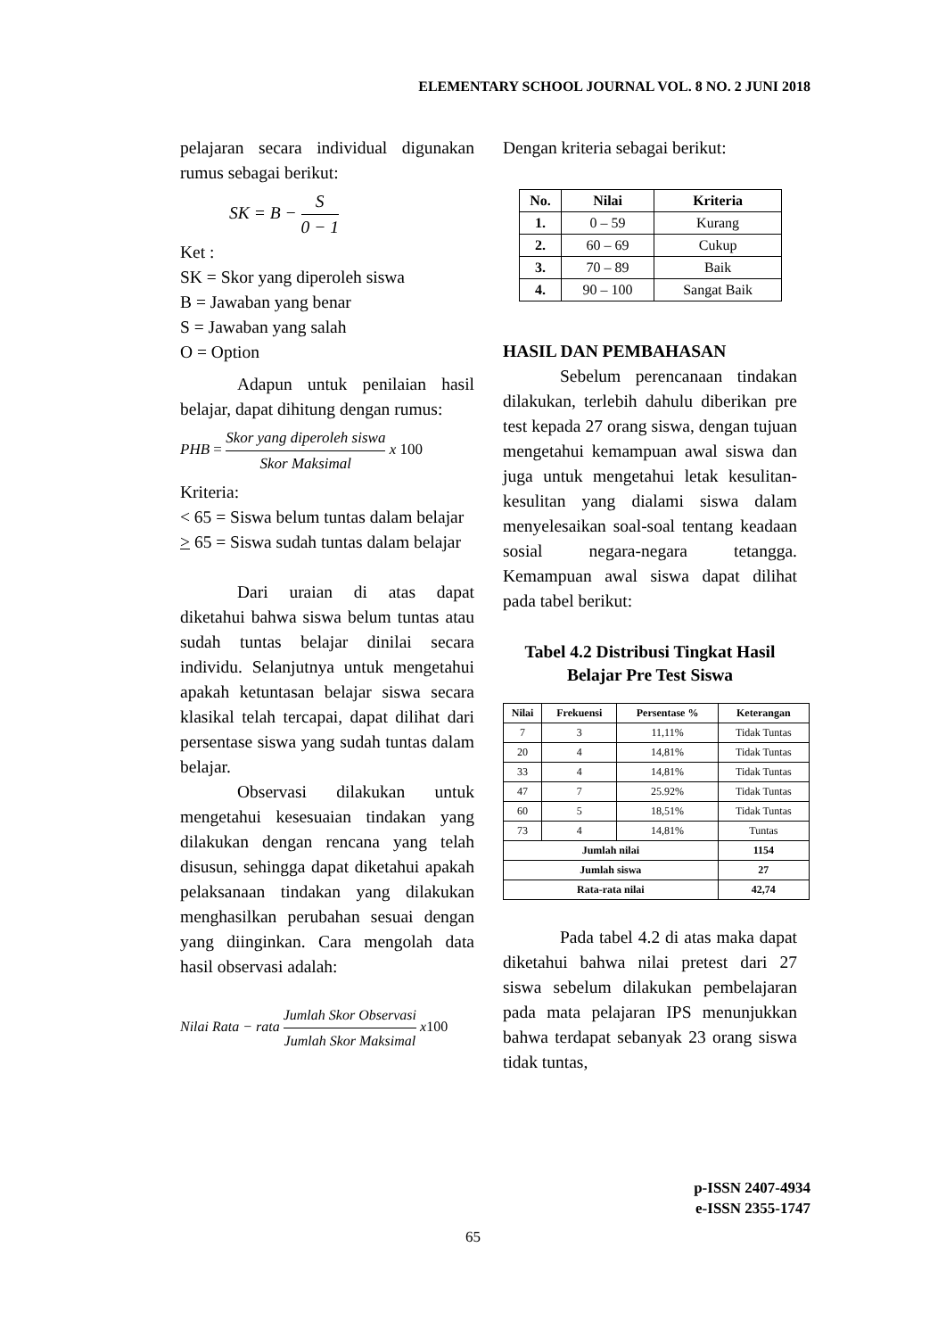ELEMENTARY SCHOOL JOURNAL VOL. 8 NO. 2 JUNI 2018
pelajaran secara individual digunakan rumus sebagai berikut:
SK = B − S 0 − 1
Ket :
SK = Skor yang diperoleh siswa
B = Jawaban yang benar
S = Jawaban yang salah
O = Option
Adapun untuk penilaian hasil belajar, dapat dihitung dengan rumus:
PHB = Skor yang diperoleh siswa Skor Maksimal x 100
Kriteria:
< 65 = Siswa belum tuntas dalam belajar
> 65 = Siswa sudah tuntas dalam belajar
Dari uraian di atas dapat diketahui bahwa siswa belum tuntas atau sudah tuntas belajar dinilai secara individu. Selanjutnya untuk mengetahui apakah ketuntasan belajar siswa secara klasikal telah tercapai, dapat dilihat dari persentase siswa yang sudah tuntas dalam belajar.
Observasi dilakukan untuk mengetahui kesesuaian tindakan yang dilakukan dengan rencana yang telah disusun, sehingga dapat diketahui apakah pelaksanaan tindakan yang dilakukan menghasilkan perubahan sesuai dengan yang diinginkan. Cara mengolah data hasil observasi adalah:
Nilai Rata − rata Jumlah Skor Observasi Jumlah Skor Maksimal x100
Dengan kriteria sebagai berikut:
| No. | Nilai | Kriteria |
| --- | --- | --- |
| 1. | 0 – 59 | Kurang |
| 2. | 60 – 69 | Cukup |
| 3. | 70 – 89 | Baik |
| 4. | 90 – 100 | Sangat Baik |
HASIL DAN PEMBAHASAN
Sebelum perencanaan tindakan dilakukan, terlebih dahulu diberikan pre test kepada 27 orang siswa, dengan tujuan mengetahui kemampuan awal siswa dan juga untuk mengetahui letak kesulitan-kesulitan yang dialami siswa dalam menyelesaikan soal-soal tentang keadaan sosial negara-negara tetangga. Kemampuan awal siswa dapat dilihat pada tabel berikut:
Tabel 4.2 Distribusi Tingkat Hasil Belajar Pre Test Siswa
| Nilai | Frekuensi | Persentase % | Keterangan |
| --- | --- | --- | --- |
| 7 | 3 | 11,11% | Tidak Tuntas |
| 20 | 4 | 14,81% | Tidak Tuntas |
| 33 | 4 | 14,81% | Tidak Tuntas |
| 47 | 7 | 25.92% | Tidak Tuntas |
| 60 | 5 | 18,51% | Tidak Tuntas |
| 73 | 4 | 14,81% | Tuntas |
| Jumlah nilai | | | 1154 |
| Jumlah siswa | | | 27 |
| Rata-rata nilai | | | 42,74 |
Pada tabel 4.2 di atas maka dapat diketahui bahwa nilai pretest dari 27 siswa sebelum dilakukan pembelajaran pada mata pelajaran IPS menunjukkan bahwa terdapat sebanyak 23 orang siswa tidak tuntas,
p-ISSN 2407-4934
e-ISSN 2355-1747
65